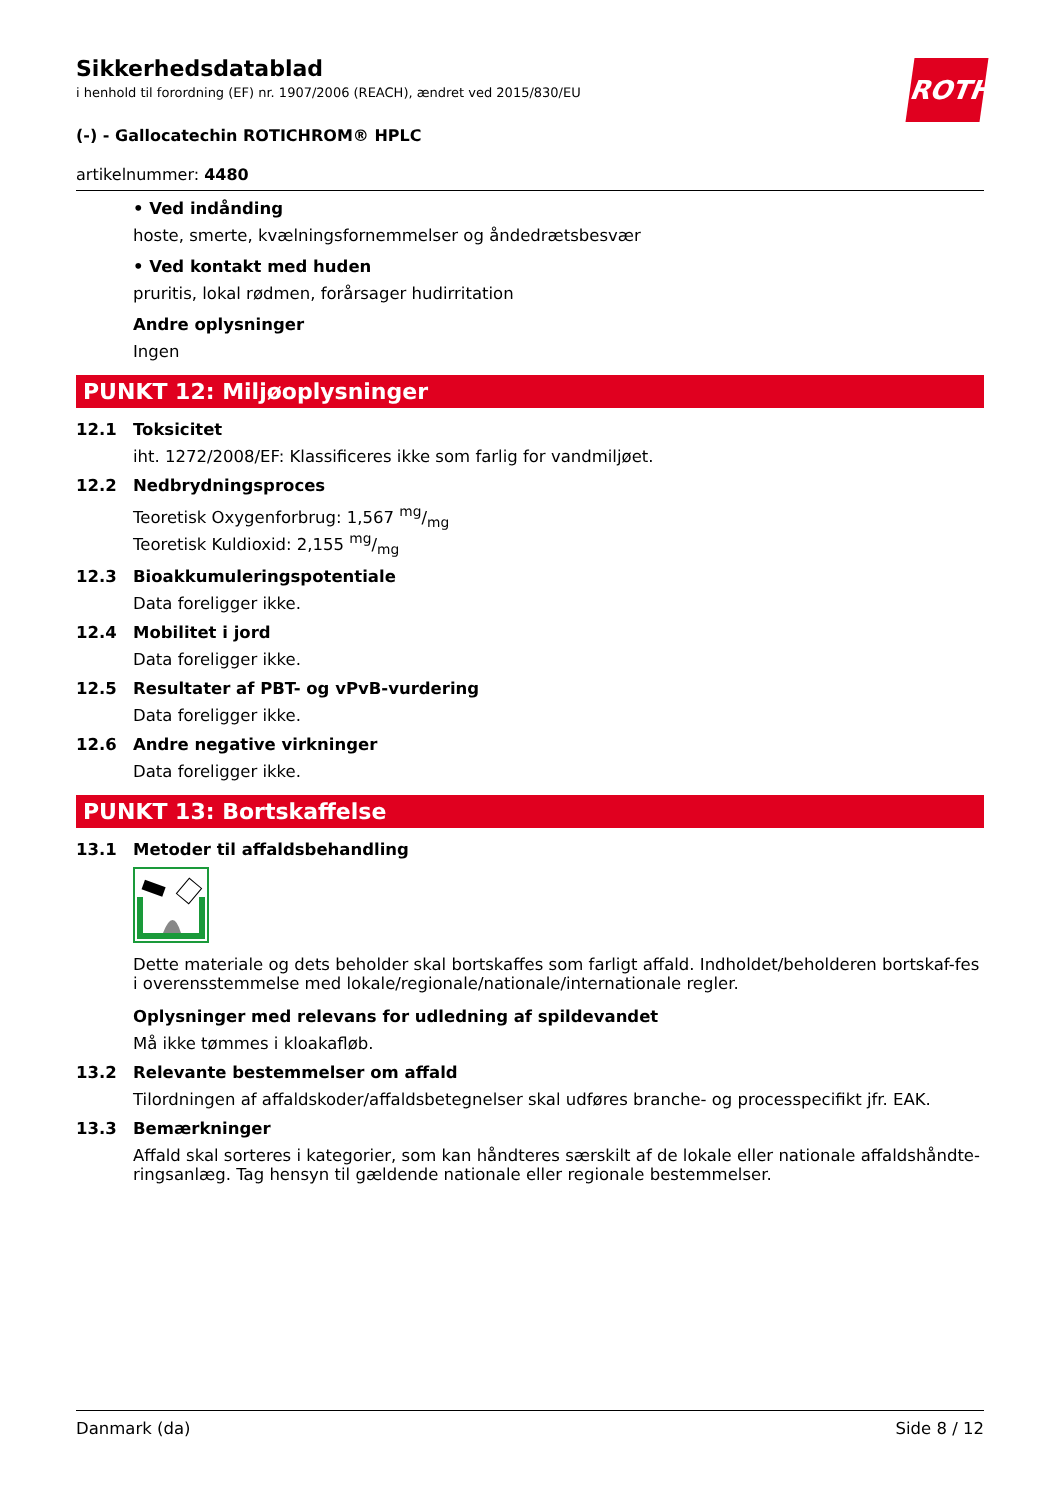ROTH
Sikkerhedsdatablad
i henhold til forordning (EF) nr. 1907/2006 (REACH), ændret ved 2015/830/EU
(-) - Gallocatechin ROTICHROM® HPLC
artikelnummer: 4480
• Ved indånding
hoste, smerte, kvælningsfornemmelser og åndedrætsbesvær
• Ved kontakt med huden
pruritis, lokal rødmen, forårsager hudirritation
Andre oplysninger
Ingen
PUNKT 12: Miljøoplysninger
12.1 Toksicitet
iht. 1272/2008/EF: Klassificeres ikke som farlig for vandmiljøet.
12.2 Nedbrydningsproces
Teoretisk Oxygenforbrug: 1,567 mg/mg
Teoretisk Kuldioxid: 2,155 mg/mg
12.3 Bioakkumuleringspotentiale
Data foreligger ikke.
12.4 Mobilitet i jord
Data foreligger ikke.
12.5 Resultater af PBT- og vPvB-vurdering
Data foreligger ikke.
12.6 Andre negative virkninger
Data foreligger ikke.
PUNKT 13: Bortskaffelse
13.1 Metoder til affaldsbehandling
Dette materiale og dets beholder skal bortskaffes som farligt affald. Indholdet/beholderen bortskaf-fes i overensstemmelse med lokale/regionale/nationale/internationale regler.
Oplysninger med relevans for udledning af spildevandet
Må ikke tømmes i kloakafløb.
13.2 Relevante bestemmelser om affald
Tilordningen af affaldskoder/affaldsbetegnelser skal udføres branche- og processpecifikt jfr. EAK.
13.3 Bemærkninger
Affald skal sorteres i kategorier, som kan håndteres særskilt af de lokale eller nationale affaldshåndte-ringsanlæg. Tag hensyn til gældende nationale eller regionale bestemmelser.
Danmark (da) Side 8 / 12